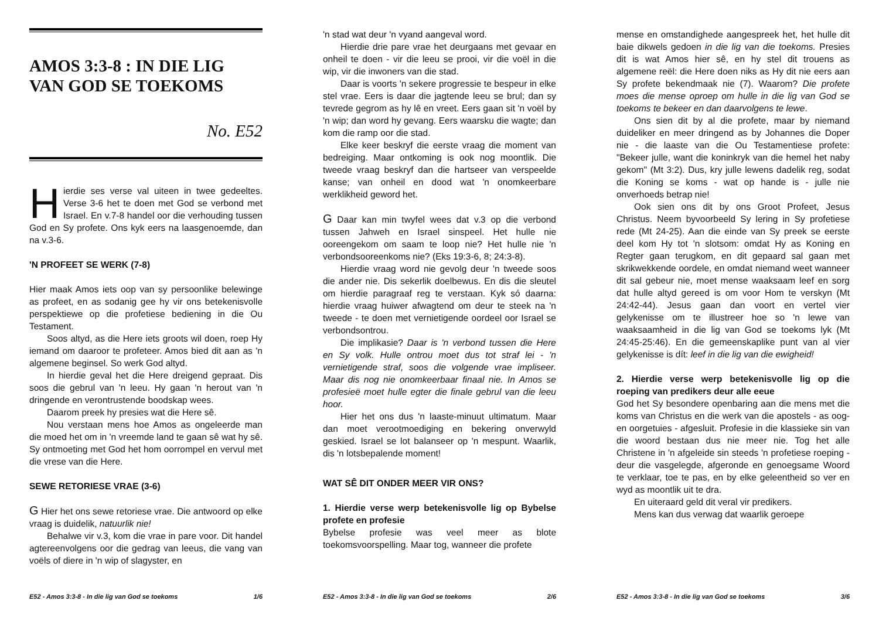AMOS 3:3-8 : IN DIE LIG VAN GOD SE TOEKOMS
No. E52
Hierdie ses verse val uiteen in twee gedeeltes. Verse 3-6 het te doen met God se verbond met Israel. En v.7-8 handel oor die verhouding tussen God en Sy profete. Ons kyk eers na laasgenoemde, dan na v.3-6.
'N PROFEET SE WERK (7-8)
Hier maak Amos iets oop van sy persoonlike belewinge as profeet, en as sodanig gee hy vir ons betekenisvolle perspektiewe op die profetiese bediening in die Ou Testament.
Soos altyd, as die Here iets groots wil doen, roep Hy iemand om daaroor te profeteer. Amos bied dit aan as 'n algemene beginsel. So werk God altyd.
In hierdie geval het die Here dreigend gepraat. Dis soos die gebrul van 'n leeu. Hy gaan 'n herout van 'n dringende en verontrustende boodskap wees.
Daarom preek hy presies wat die Here sê.
Nou verstaan mens hoe Amos as ongeleerde man die moed het om in 'n vreemde land te gaan sê wat hy sê. Sy ontmoeting met God het hom oorrompel en vervul met die vrese van die Here.
SEWE RETORIESE VRAE (3-6)
G Hier het ons sewe retoriese vrae. Die antwoord op elke vraag is duidelik, natuurlik nie!
Behalwe vir v.3, kom die vrae in pare voor. Dit handel agtereenvolgens oor die gedrag van leeus, die vang van voëls of diere in 'n wip of slagyster, en
E52 - Amos 3:3-8 - In die lig van God se toekoms 1/6
'n stad wat deur 'n vyand aangeval word.
Hierdie drie pare vrae het deurgaans met gevaar en onheil te doen - vir die leeu se prooi, vir die voël in die wip, vir die inwoners van die stad.
Daar is voorts 'n sekere progressie te bespeur in elke stel vrae. Eers is daar die jagtende leeu se brul; dan sy tevrede gegrom as hy lê en vreet. Eers gaan sit 'n voël by 'n wip; dan word hy gevang. Eers waarsku die wagte; dan kom die ramp oor die stad.
Elke keer beskryf die eerste vraag die moment van bedreiging. Maar ontkoming is ook nog moontlik. Die tweede vraag beskryf dan die hartseer van verspeelde kanse; van onheil en dood wat 'n onomkeerbare werklikheid geword het.
G Daar kan min twyfel wees dat v.3 op die verbond tussen Jahweh en Israel sinspeel. Het hulle nie ooreengekom om saam te loop nie? Het hulle nie 'n verbondsooreenkoms nie? (Eks 19:3-6, 8; 24:3-8).
Hierdie vraag word nie gevolg deur 'n tweede soos die ander nie. Dis sekerlik doelbewus. En dis die sleutel om hierdie paragraaf reg te verstaan. Kyk só daarna: hierdie vraag huiwer afwagtend om deur te steek na 'n tweede - te doen met vernietigende oordeel oor Israel se verbondsontrou.
Die implikasie? Daar is 'n verbond tussen die Here en Sy volk. Hulle ontrou moet dus tot straf lei - 'n vernietigende straf, soos die volgende vrae impliseer. Maar dis nog nie onomkeerbaar finaal nie. In Amos se profesieë moet hulle egter die finale gebrul van die leeu hoor.
Hier het ons dus 'n laaste-minuut ultimatum. Maar dan moet verootmoediging en bekering onverwyld geskied. Israel se lot balanseer op 'n mespunt. Waarlik, dis 'n lotsbepalende moment!
WAT SÊ DIT ONDER MEER VIR ONS?
1. Hierdie verse werp betekenisvolle lig op Bybelse profete en profesie
Bybelse profesie was veel meer as blote toekomsvoorspelling. Maar tog, wanneer die profete
E52 - Amos 3:3-8 - In die lig van God se toekoms 2/6
mense en omstandighede aangespreek het, het hulle dit baie dikwels gedoen in die lig van die toekoms. Presies dit is wat Amos hier sê, en hy stel dit trouens as algemene reël: die Here doen niks as Hy dit nie eers aan Sy profete bekendmaak nie (7). Waarom? Die profete moes die mense oproep om hulle in die lig van God se toekoms te bekeer en dan daarvolgens te lewe.
Ons sien dit by al die profete, maar by niemand duideliker en meer dringend as by Johannes die Doper nie - die laaste van die Ou Testamentiese profete: "Bekeer julle, want die koninkryk van die hemel het naby gekom" (Mt 3:2). Dus, kry julle lewens dadelik reg, sodat die Koning se koms - wat op hande is - julle nie onverhoeds betrap nie!
Ook sien ons dit by ons Groot Profeet, Jesus Christus. Neem byvoorbeeld Sy lering in Sy profetiese rede (Mt 24-25). Aan die einde van Sy preek se eerste deel kom Hy tot 'n slotsom: omdat Hy as Koning en Regter gaan terugkom, en dit gepaard sal gaan met skrikwekkende oordele, en omdat niemand weet wanneer dit sal gebeur nie, moet mense waaksaam leef en sorg dat hulle altyd gereed is om voor Hom te verskyn (Mt 24:42-44). Jesus gaan dan voort en vertel vier gelykenisse om te illustreer hoe so 'n lewe van waaksaamheid in die lig van God se toekoms lyk (Mt 24:45-25:46). En die gemeenskaplike punt van al vier gelykenisse is dít: leef in die lig van die ewigheid!
2. Hierdie verse werp betekenisvolle lig op die roeping van predikers deur alle eeue
God het Sy besondere openbaring aan die mens met die koms van Christus en die werk van die apostels - as oog- en oorgetuies - afgesluit. Profesie in die klassieke sin van die woord bestaan dus nie meer nie. Tog het alle Christene in 'n afgeleide sin steeds 'n profetiese roeping - deur die vasgelegde, afgeronde en genoegsame Woord te verklaar, toe te pas, en by elke geleentheid so ver en wyd as moontlik uit te dra.
En uiteraard geld dit veral vir predikers.
Mens kan dus verwag dat waarlik geroepe
E52 - Amos 3:3-8 - In die lig van God se toekoms 3/6